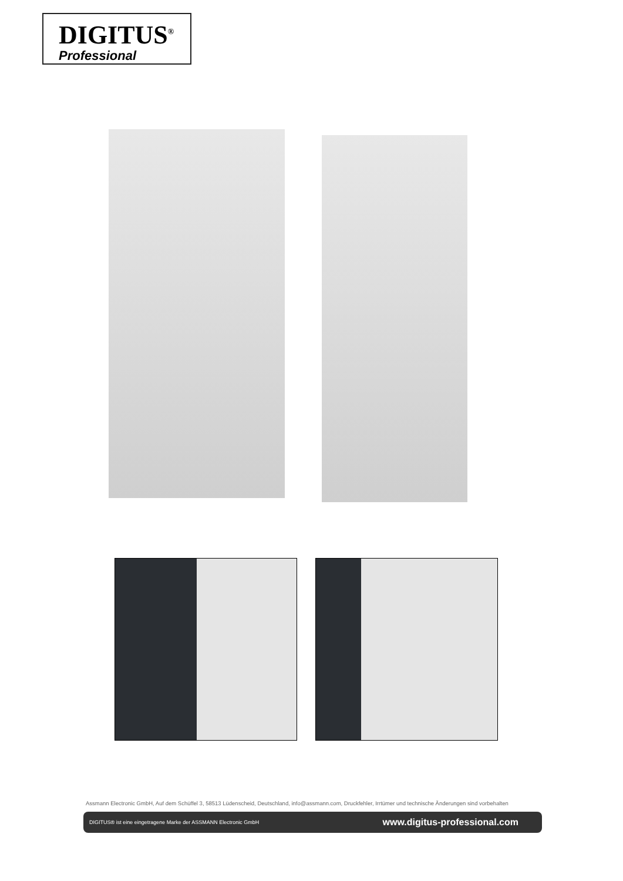DIGITUS<sup>®</sup>
Professional
Assmann Electronic GmbH, Auf dem Schüffel 3, 58513 Lüdenscheid, Deutschland, info@assmann.com, Druckfehler, Irrtümer und technische Änderungen sind vorbehalten
DIGITUS® ist eine eingetragene Marke der ASSMANN Electronic GmbH www.digitus-professional.com